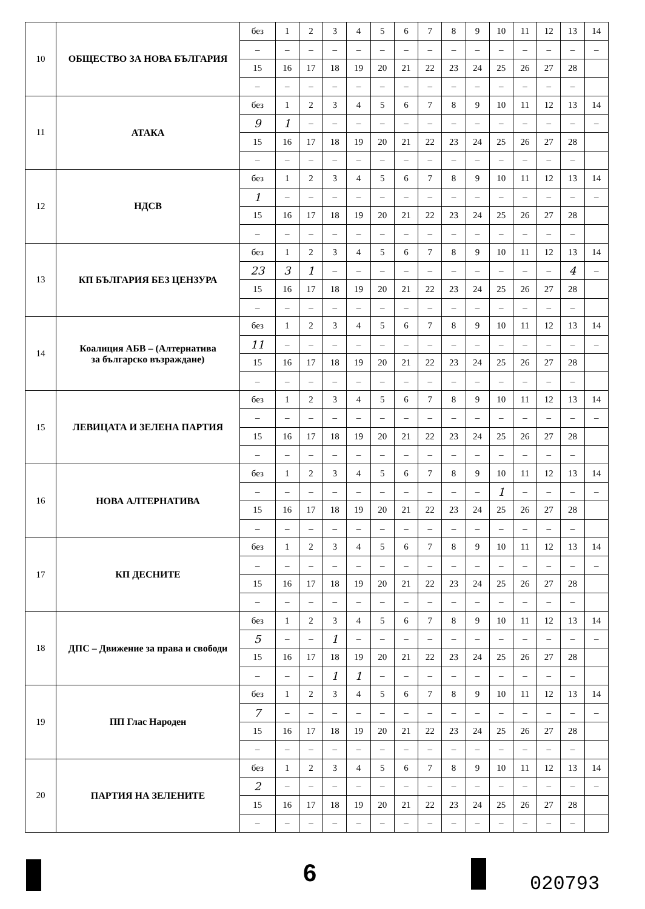| 10 | ОБЩЕСТВО ЗА НОВА БЪЛГАРИЯ | без | 1 | 2 | 3 | 4 | 5 | 6 | 7 | 8 | 9 | 10 | 11 | 12 | 13 | 14 |
| | | – | – | – | – | – | – | – | – | – | – | – | – | – | – | – |
| | | 15 | 16 | 17 | 18 | 19 | 20 | 21 | 22 | 23 | 24 | 25 | 26 | 27 | 28 | |
| | | – | – | – | – | – | – | – | – | – | – | – | – | – | – | |
| 11 | АТАКА | без | 1 | 2 | 3 | 4 | 5 | 6 | 7 | 8 | 9 | 10 | 11 | 12 | 13 | 14 |
| | | 9 | 1 | – | – | – | – | – | – | – | – | – | – | – | – | – |
| | | 15 | 16 | 17 | 18 | 19 | 20 | 21 | 22 | 23 | 24 | 25 | 26 | 27 | 28 | |
| | | – | – | – | – | – | – | – | – | – | – | – | – | – | – | |
| 12 | НДСВ | без | 1 | 2 | 3 | 4 | 5 | 6 | 7 | 8 | 9 | 10 | 11 | 12 | 13 | 14 |
| | | 1 | – | – | – | – | – | – | – | – | – | – | – | – | – | – |
| | | 15 | 16 | 17 | 18 | 19 | 20 | 21 | 22 | 23 | 24 | 25 | 26 | 27 | 28 | |
| | | – | – | – | – | – | – | – | – | – | – | – | – | – | – | |
| 13 | КП БЪЛГАРИЯ БЕЗ ЦЕНЗУРА | без | 1 | 2 | 3 | 4 | 5 | 6 | 7 | 8 | 9 | 10 | 11 | 12 | 13 | 14 |
| | | 23 | 3 | 1 | – | – | – | – | – | – | – | – | – | – | 4 | – |
| | | 15 | 16 | 17 | 18 | 19 | 20 | 21 | 22 | 23 | 24 | 25 | 26 | 27 | 28 | |
| | | – | – | – | – | – | – | – | – | – | – | – | – | – | – | |
| 14 | Коалиция АБВ – (Алтернатива за българско възраждане) | без | 1 | 2 | 3 | 4 | 5 | 6 | 7 | 8 | 9 | 10 | 11 | 12 | 13 | 14 |
| | | 11 | – | – | – | – | – | – | – | – | – | – | – | – | – | – |
| | | 15 | 16 | 17 | 18 | 19 | 20 | 21 | 22 | 23 | 24 | 25 | 26 | 27 | 28 | |
| | | – | – | – | – | – | – | – | – | – | – | – | – | – | – | |
| 15 | ЛЕВИЦАТА И ЗЕЛЕНА ПАРТИЯ | без | 1 | 2 | 3 | 4 | 5 | 6 | 7 | 8 | 9 | 10 | 11 | 12 | 13 | 14 |
| | | – | – | – | – | – | – | – | – | – | – | – | – | – | – | – |
| | | 15 | 16 | 17 | 18 | 19 | 20 | 21 | 22 | 23 | 24 | 25 | 26 | 27 | 28 | |
| | | – | – | – | – | – | – | – | – | – | – | – | – | – | – | |
| 16 | НОВА АЛТЕРНАТИВА | без | 1 | 2 | 3 | 4 | 5 | 6 | 7 | 8 | 9 | 10 | 11 | 12 | 13 | 14 |
| | | – | – | – | – | – | – | – | – | – | – | 1 | – | – | – | – |
| | | 15 | 16 | 17 | 18 | 19 | 20 | 21 | 22 | 23 | 24 | 25 | 26 | 27 | 28 | |
| | | – | – | – | – | – | – | – | – | – | – | – | – | – | – | |
| 17 | КП ДЕСНИТЕ | без | 1 | 2 | 3 | 4 | 5 | 6 | 7 | 8 | 9 | 10 | 11 | 12 | 13 | 14 |
| | | – | – | – | – | – | – | – | – | – | – | – | – | – | – | – |
| | | 15 | 16 | 17 | 18 | 19 | 20 | 21 | 22 | 23 | 24 | 25 | 26 | 27 | 28 | |
| | | – | – | – | – | – | – | – | – | – | – | – | – | – | – | |
| 18 | ДПС – Движение за права и свободи | без | 1 | 2 | 3 | 4 | 5 | 6 | 7 | 8 | 9 | 10 | 11 | 12 | 13 | 14 |
| | | 5 | – | – | 1 | – | – | – | – | – | – | – | – | – | – | – |
| | | 15 | 16 | 17 | 18 | 19 | 20 | 21 | 22 | 23 | 24 | 25 | 26 | 27 | 28 | |
| | | – | – | – | 1 | 1 | – | – | – | – | – | – | – | – | – | |
| 19 | ПП Глас Народен | без | 1 | 2 | 3 | 4 | 5 | 6 | 7 | 8 | 9 | 10 | 11 | 12 | 13 | 14 |
| | | 7 | – | – | – | – | – | – | – | – | – | – | – | – | – | – |
| | | 15 | 16 | 17 | 18 | 19 | 20 | 21 | 22 | 23 | 24 | 25 | 26 | 27 | 28 | |
| | | – | – | – | – | – | – | – | – | – | – | – | – | – | – | |
| 20 | ПАРТИЯ НА ЗЕЛЕНИТЕ | без | 1 | 2 | 3 | 4 | 5 | 6 | 7 | 8 | 9 | 10 | 11 | 12 | 13 | 14 |
| | | 2 | – | – | – | – | – | – | – | – | – | – | – | – | – | – |
| | | 15 | 16 | 17 | 18 | 19 | 20 | 21 | 22 | 23 | 24 | 25 | 26 | 27 | 28 | |
| | | – | – | – | – | – | – | – | – | – | – | – | – | – | – | |
6 020793